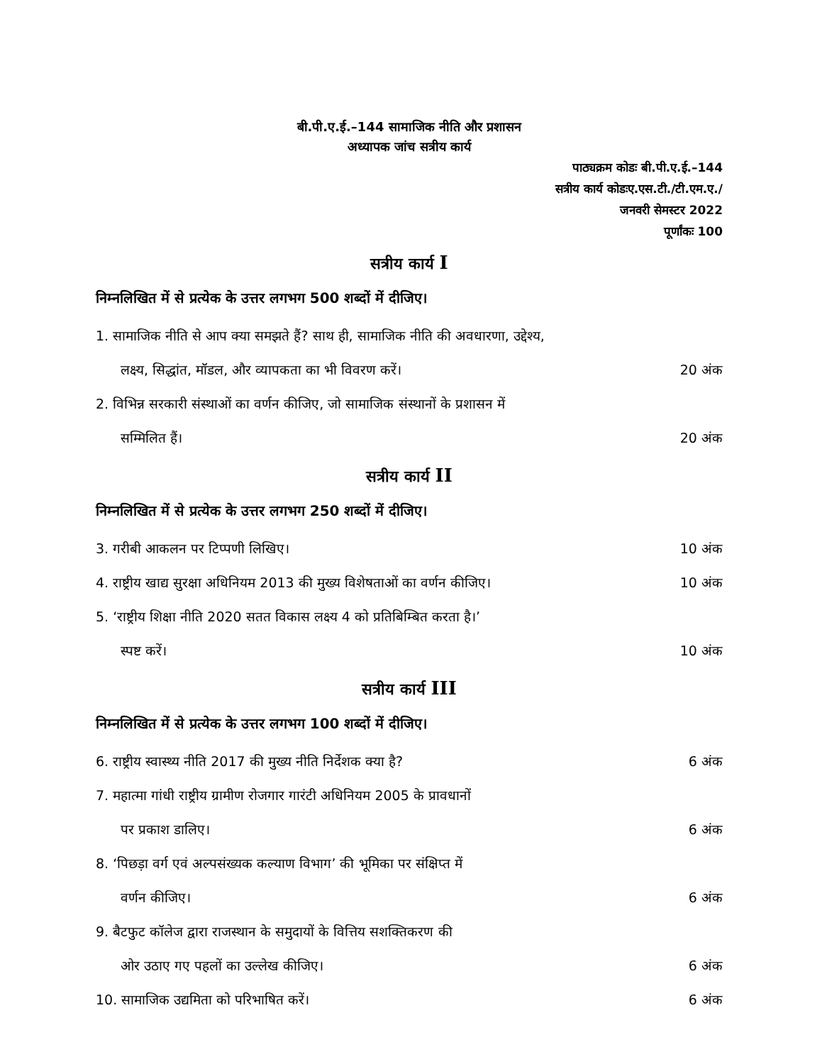बी.पी.ए.ई.–144 सामाजिक नीति और प्रशासन
अध्यापक जांच सत्रीय कार्य
पाठ्यक्रम कोडः बी.पी.ए.ई.–144
सत्रीय कार्य कोडःए.एस.टी./टी.एम.ए./
जनवरी सेमस्टर 2022
पूर्णांकः 100
सत्रीय कार्य I
निम्नलिखित में से प्रत्येक के उत्तर लगभग 500 शब्दों में दीजिए।
1. सामाजिक नीति से आप क्या समझते हैं? साथ ही, सामाजिक नीति की अवधारणा, उद्देश्य,
लक्ष्य, सिद्धांत, मॉडल, और व्यापकता का भी विवरण करें।
20 अंक
2. विभिन्न सरकारी संस्थाओं का वर्णन कीजिए, जो सामाजिक संस्थानों के प्रशासन में
सम्मिलित हैं।
20 अंक
सत्रीय कार्य II
निम्नलिखित में से प्रत्येक के उत्तर लगभग 250 शब्दों में दीजिए।
3. गरीबी आकलन पर टिप्पणी लिखिए।
10 अंक
4. राष्ट्रीय खाद्य सुरक्षा अधिनियम 2013 की मुख्य विशेषताओं का वर्णन कीजिए।
10 अंक
5. ‘राष्ट्रीय शिक्षा नीति 2020 सतत विकास लक्ष्य 4 को प्रतिबिम्बित करता है।’
स्पष्ट करें।
10 अंक
सत्रीय कार्य III
निम्नलिखित में से प्रत्येक के उत्तर लगभग 100 शब्दों में दीजिए।
6. राष्ट्रीय स्वास्थ्य नीति 2017 की मुख्य नीति निर्देशक क्या है?
6 अंक
7. महात्मा गांधी राष्ट्रीय ग्रामीण रोजगार गारंटी अधिनियम 2005 के प्रावधानों
पर प्रकाश डालिए।
6 अंक
8. ‘पिछड़ा वर्ग एवं अल्पसंख्यक कल्याण विभाग’ की भूमिका पर संक्षिप्त में
वर्णन कीजिए।
6 अंक
9. बैटफुट कॉलेज द्वारा राजस्थान के समुदायों के वित्तिय सशक्तिकरण की
ओर उठाए गए पहलों का उल्लेख कीजिए।
6 अंक
10. सामाजिक उद्यमिता को परिभाषित करें।
6 अंक